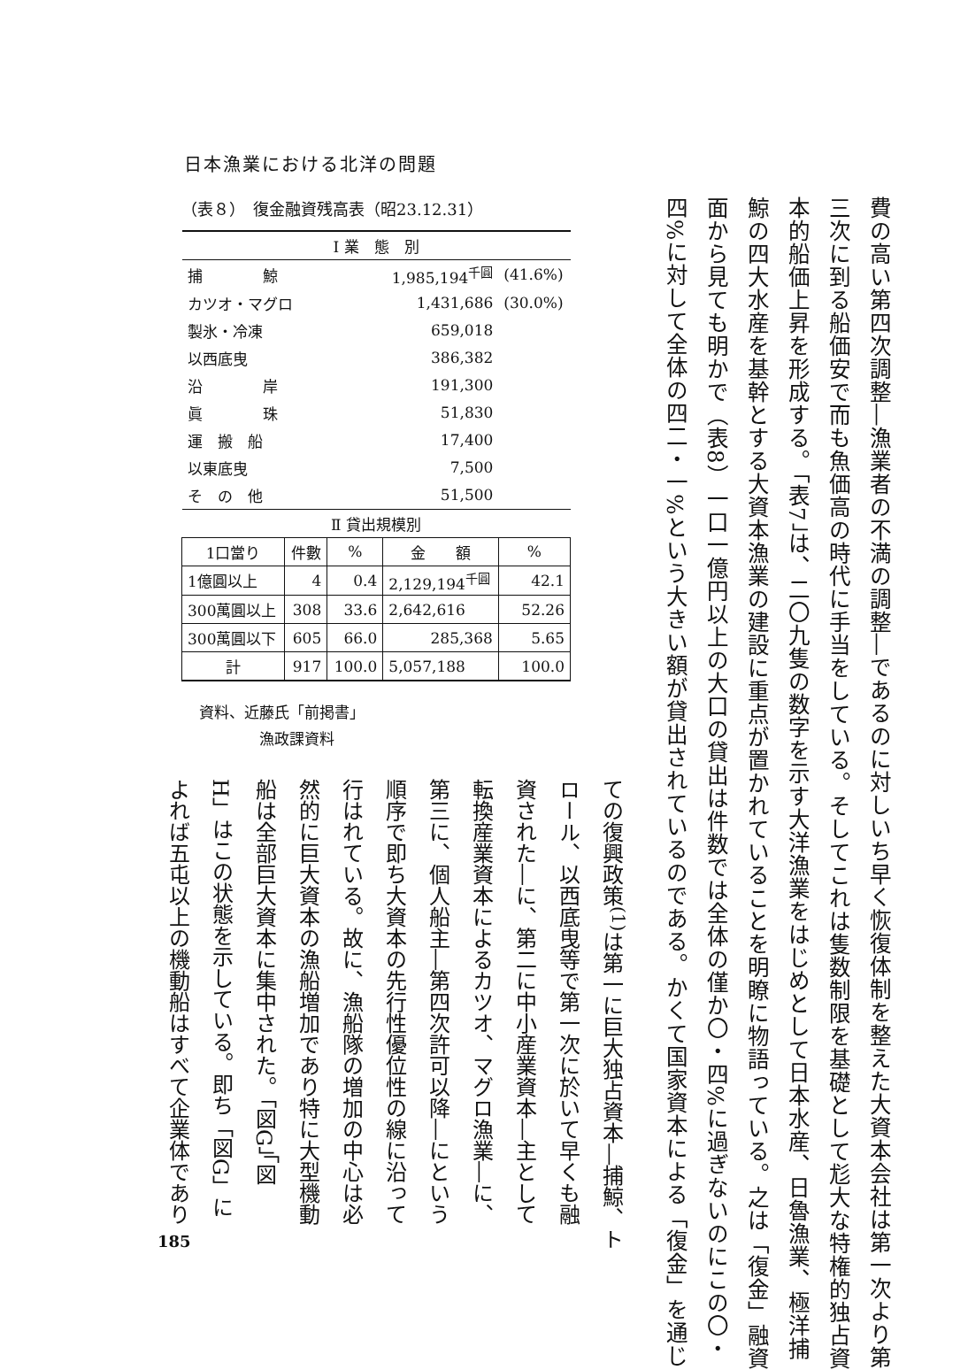日本漁業における北洋の問題
費の高い第四次調整―漁業者の不満の調整―であるのに対しいち早く恢復体制を整えた大資本会社は第一次より第
三次に到る船価安で而も魚価高の時代に手当をしている。そしてこれは隻数制限を基礎として尨大な特権的独占資
本的船価上昇を形成する。「表7」は、二〇九隻の数字を示す大洋漁業をはじめとして日本水産、日魯漁業、極洋捕
鯨の四大水産を基幹とする大資本漁業の建設に重点が置かれていることを明瞭に物語っている。之は「復金」融資
面から見ても明かで（表8）一口一億円以上の大口の貸出は件数では全体の僅か〇・四%に過ぎないのにこの〇・
四%に対して全体の四二・一%という大きい額が貸出されているのである。かくて国家資本による「復金」を通じ
（表８）　復金融資残高表（昭23.12.31）
| Ⅰ 業 態 別 | | | | |
| --- | --- | --- | --- | --- |
| 捕 鯨 | | 1,985,194<sup>千圓</sup> | | (41.6%) |
| カツオ・マグロ | | 1,431,686 | | (30.0%) |
| 製氷・冷凍 | | 659,018 | | |
| 以西底曳 | | 386,382 | | |
| 沿 岸 | | 191,300 | | |
| 眞 珠 | | 51,830 | | |
| 運 搬 船 | | 17,400 | | |
| 以東底曳 | | 7,500 | | |
| そ の 他 | | 51,500 | | |
| Ⅱ 貸出規模別 | | | | |
| 1口當り | 件數 | % | 金 額 | % |
| 1億圓以上 | 4 | 0.4 | 2,129,194<sup>千圓</sup> | 42.1 |
| 300萬圓以上 | 308 | 33.6 | 2,642,616 | 52.26 |
| 300萬圓以下 | 605 | 66.0 | 285,368 | 5.65 |
| 計 | 917 | 100.0 | 5,057,188 | 100.0 |
資料、近藤氏「前掲書」
　　　　漁政課資料
ての復興政策<sup>(1)</sup>は第一に巨大独占資本―捕鯨、ト
ロール、以西底曳等で第一次に於いて早くも融
資された―に、第二に中小産業資本―主として
転換産業資本によるカツオ、マグロ漁業―に、
第三に、個人船主―第四次許可以降―にという
順序で即ち大資本の先行性優位性の線に沿って
行はれている。故に、漁船隊の増加の中心は必
然的に巨大資本の漁船増加であり特に大型機動
船は全部巨大資本に集中された。「図G」「図
H」はこの状態を示している。即ち「図G」に
よれば五屯以上の機動船はすべて企業体であり
185